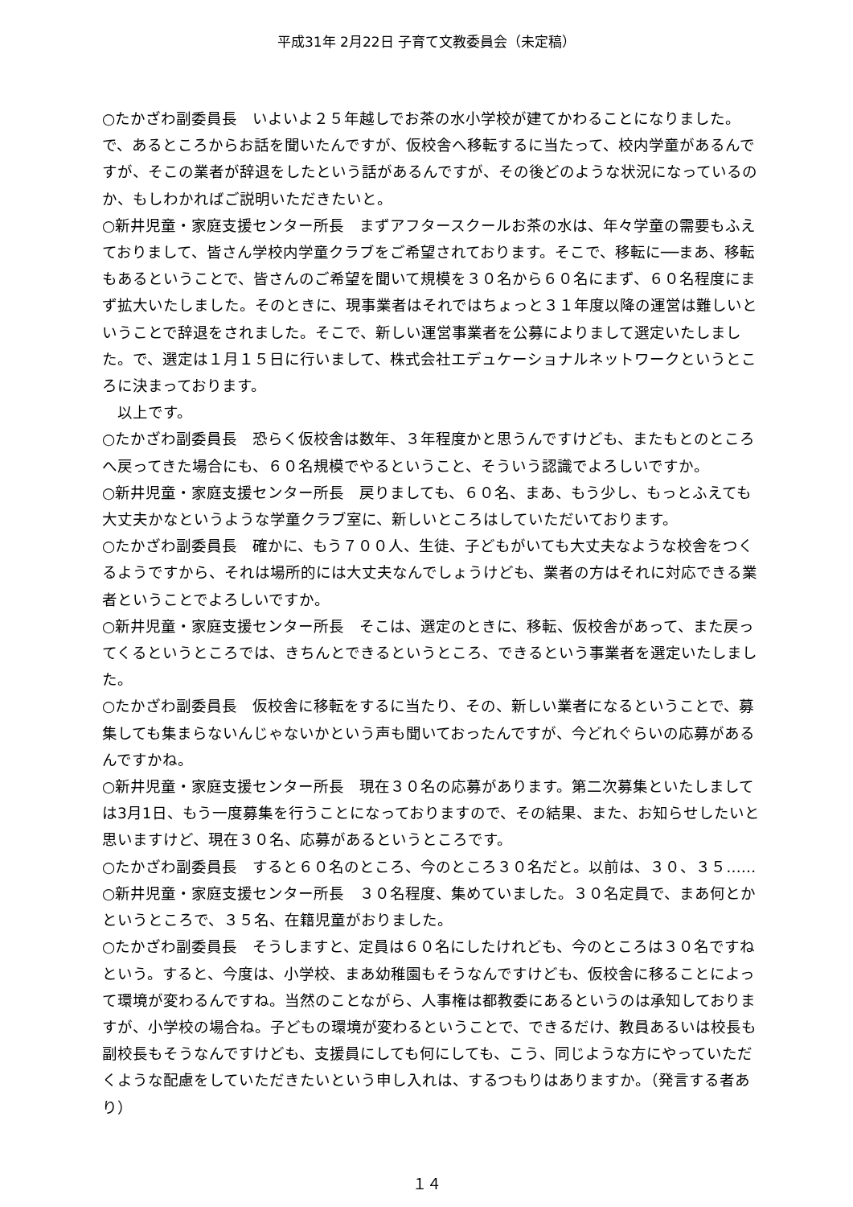平成31年 2月22日 子育て文教委員会（未定稿）
○たかざわ副委員長　いよいよ２５年越しでお茶の水小学校が建てかわることになりました。で、あるところからお話を聞いたんですが、仮校舎へ移転するに当たって、校内学童があるんですが、そこの業者が辞退をしたという話があるんですが、その後どのような状況になっているのか、もしわかればご説明いただきたいと。
○新井児童・家庭支援センター所長　まずアフタースクールお茶の水は、年々学童の需要もふえておりまして、皆さん学校内学童クラブをご希望されております。そこで、移転に──まあ、移転もあるということで、皆さんのご希望を聞いて規模を３０名から６０名にまず、６０名程度にまず拡大いたしました。そのときに、現事業者はそれではちょっと３１年度以降の運営は難しいということで辞退をされました。そこで、新しい運営事業者を公募によりまして選定いたしました。で、選定は１月１５日に行いまして、株式会社エデュケーショナルネットワークというところに決まっております。
　以上です。
○たかざわ副委員長　恐らく仮校舎は数年、３年程度かと思うんですけども、またもとのところへ戻ってきた場合にも、６０名規模でやるということ、そういう認識でよろしいですか。
○新井児童・家庭支援センター所長　戻りましても、６０名、まあ、もう少し、もっとふえても大丈夫かなというような学童クラブ室に、新しいところはしていただいております。
○たかざわ副委員長　確かに、もう７００人、生徒、子どもがいても大丈夫なような校舎をつくるようですから、それは場所的には大丈夫なんでしょうけども、業者の方はそれに対応できる業者ということでよろしいですか。
○新井児童・家庭支援センター所長　そこは、選定のときに、移転、仮校舎があって、また戻ってくるというところでは、きちんとできるというところ、できるという事業者を選定いたしました。
○たかざわ副委員長　仮校舎に移転をするに当たり、その、新しい業者になるということで、募集しても集まらないんじゃないかという声も聞いておったんですが、今どれぐらいの応募があるんですかね。
○新井児童・家庭支援センター所長　現在３０名の応募があります。第二次募集といたしましては3月1日、もう一度募集を行うことになっておりますので、その結果、また、お知らせしたいと思いますけど、現在３０名、応募があるというところです。
○たかざわ副委員長　すると６０名のところ、今のところ３０名だと。以前は、３０、３５……
○新井児童・家庭支援センター所長　３０名程度、集めていました。３０名定員で、まあ何とかというところで、３５名、在籍児童がおりました。
○たかざわ副委員長　そうしますと、定員は６０名にしたけれども、今のところは３０名ですねという。すると、今度は、小学校、まあ幼稚園もそうなんですけども、仮校舎に移ることによって環境が変わるんですね。当然のことながら、人事権は都教委にあるというのは承知しておりますが、小学校の場合ね。子どもの環境が変わるということで、できるだけ、教員あるいは校長も副校長もそうなんですけども、支援員にしても何にしても、こう、同じような方にやっていただくような配慮をしていただきたいという申し入れは、するつもりはありますか。（発言する者あり）
１４